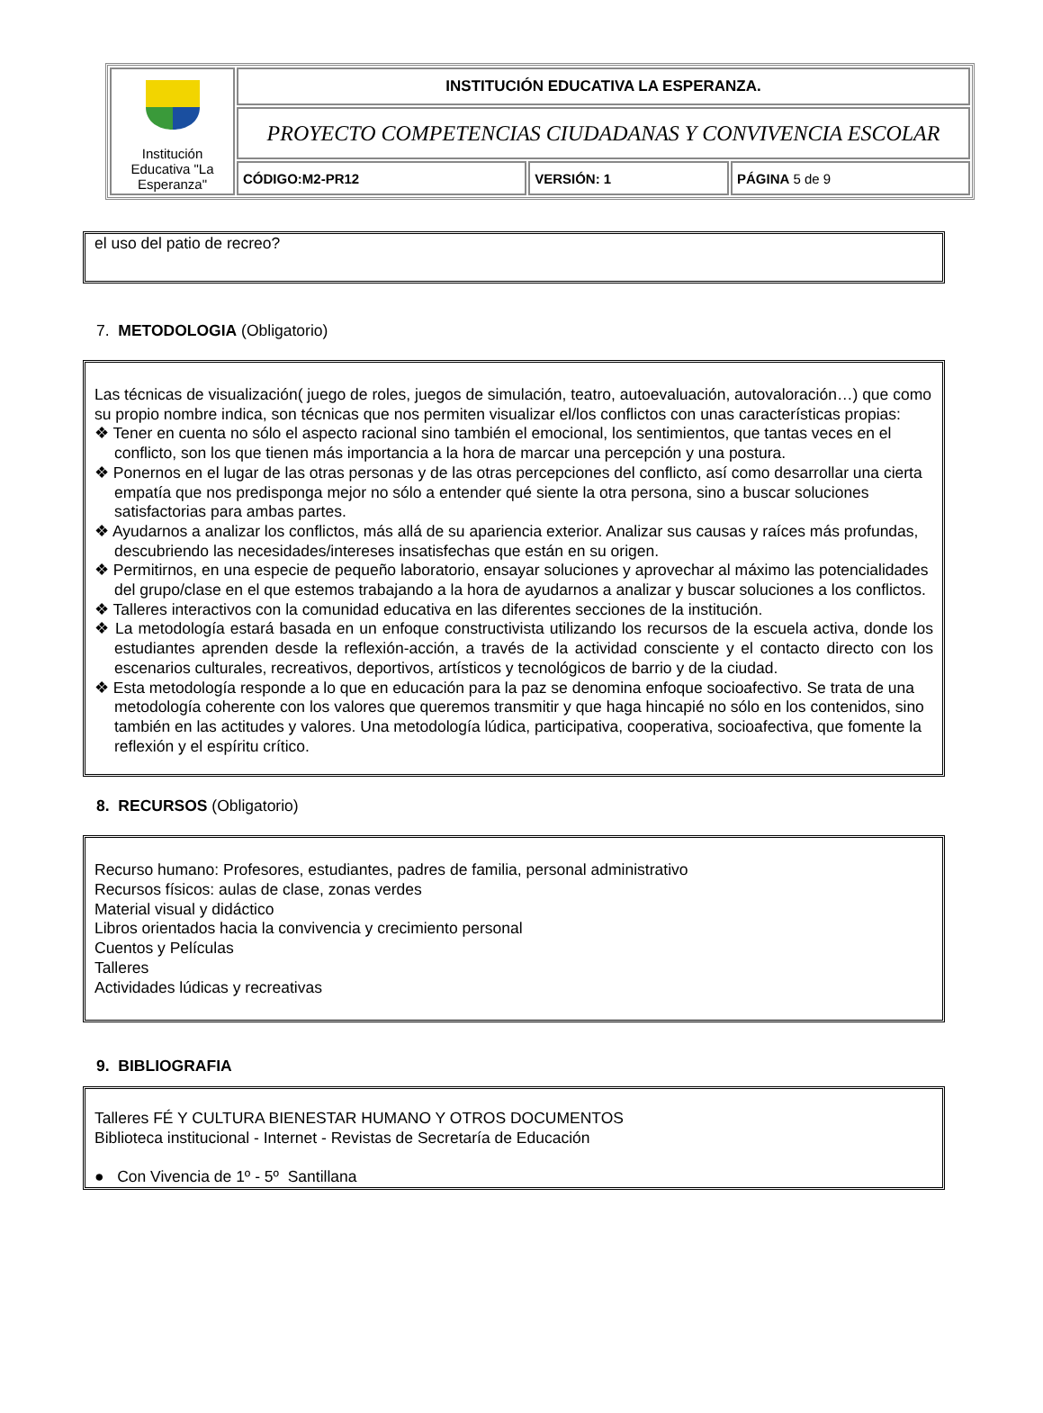| Institución Educativa "La Esperanza" | INSTITUCIÓN EDUCATIVA LA ESPERANZA. | | |
| | PROYECTO COMPETENCIAS CIUDADANAS Y CONVIVENCIA ESCOLAR | | |
| | CÓDIGO:M2-PR12 | VERSIÓN: 1 | PÁGINA 5 de 9 |
el uso del patio de recreo?
7. METODOLOGIA (Obligatorio)
Las técnicas de visualización( juego de roles, juegos de simulación, teatro, autoevaluación, autovaloración…) que como su propio nombre indica, son técnicas que nos permiten visualizar el/los conflictos con unas características propias:
❖ Tener en cuenta no sólo el aspecto racional sino también el emocional, los sentimientos, que tantas veces en el conflicto, son los que tienen más importancia a la hora de marcar una percepción y una postura.
❖ Ponernos en el lugar de las otras personas y de las otras percepciones del conflicto, así como desarrollar una cierta empatía que nos predisponga mejor no sólo a entender qué siente la otra persona, sino a buscar soluciones satisfactorias para ambas partes.
❖ Ayudarnos a analizar los conflictos, más allá de su apariencia exterior. Analizar sus causas y raíces más profundas, descubriendo las necesidades/intereses insatisfechas que están en su origen.
❖ Permitirnos, en una especie de pequeño laboratorio, ensayar soluciones y aprovechar al máximo las potencialidades del grupo/clase en el que estemos trabajando a la hora de ayudarnos a analizar y buscar soluciones a los conflictos.
❖ Talleres interactivos con la comunidad educativa en las diferentes secciones de la institución.
❖ La metodología estará basada en un enfoque constructivista utilizando los recursos de la escuela activa, donde los estudiantes aprenden desde la reflexión-acción, a través de la actividad consciente y el contacto directo con los escenarios culturales, recreativos, deportivos, artísticos y tecnológicos de barrio y de la ciudad.
❖ Esta metodología responde a lo que en educación para la paz se denomina enfoque socioafectivo. Se trata de una metodología coherente con los valores que queremos transmitir y que haga hincapié no sólo en los contenidos, sino también en las actitudes y valores. Una metodología lúdica, participativa, cooperativa, socioafectiva, que fomente la reflexión y el espíritu crítico.
8. RECURSOS (Obligatorio)
Recurso humano: Profesores, estudiantes, padres de familia, personal administrativo
Recursos físicos: aulas de clase, zonas verdes
Material visual y didáctico
Libros orientados hacia la convivencia y crecimiento personal
Cuentos y Películas
Talleres
Actividades lúdicas y recreativas
9. BIBLIOGRAFIA
Talleres FÉ Y CULTURA BIENESTAR HUMANO Y OTROS DOCUMENTOS
Biblioteca institucional - Internet - Revistas de Secretaría de Educación
● Con Vivencia de 1º - 5º Santillana